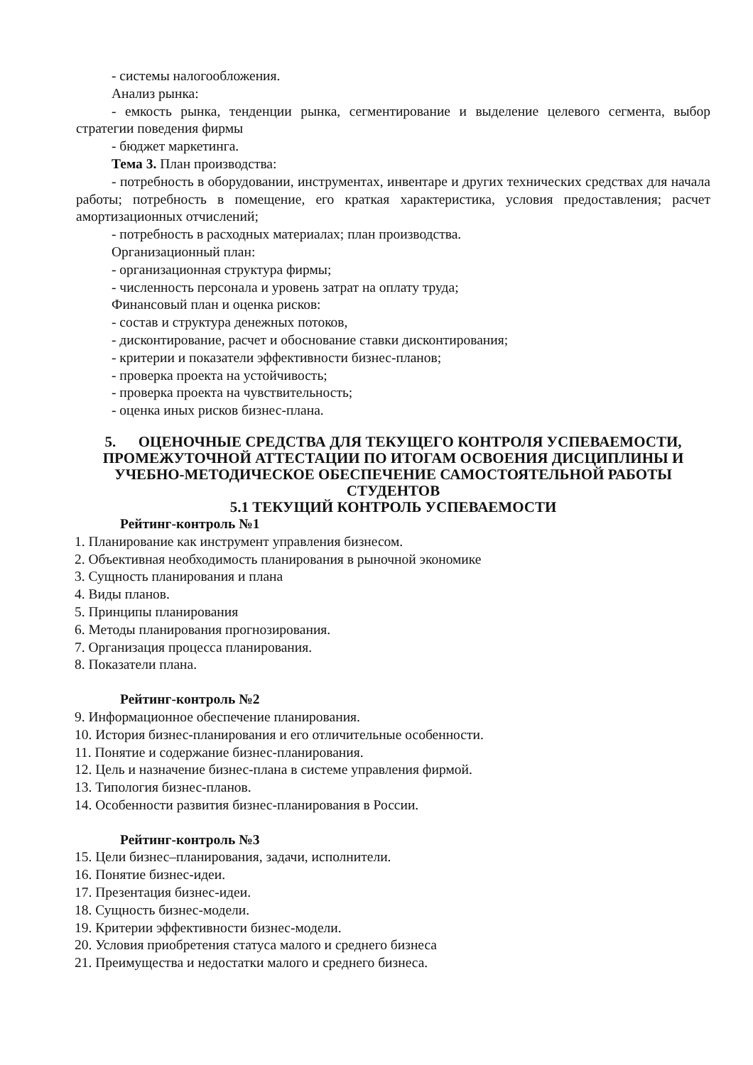- системы налогообложения.
Анализ рынка:
- емкость рынка, тенденции рынка, сегментирование и выделение целевого сегмента, выбор стратегии поведения фирмы
- бюджет маркетинга.
Тема 3. План производства:
- потребность в оборудовании, инструментах, инвентаре и других технических средствах для начала работы; потребность в помещение, его краткая характеристика, условия предоставления; расчет амортизационных отчислений;
- потребность в расходных материалах; план производства.
Организационный план:
- организационная структура фирмы;
- численность персонала и уровень затрат на оплату труда;
Финансовый план и оценка рисков:
- состав и структура денежных потоков,
- дисконтирование, расчет и обоснование ставки дисконтирования;
- критерии и показатели эффективности бизнес-планов;
- проверка проекта на устойчивость;
- проверка проекта на чувствительность;
- оценка иных рисков бизнес-плана.
5. ОЦЕНОЧНЫЕ СРЕДСТВА ДЛЯ ТЕКУЩЕГО КОНТРОЛЯ УСПЕВАЕМОСТИ, ПРОМЕЖУТОЧНОЙ АТТЕСТАЦИИ ПО ИТОГАМ ОСВОЕНИЯ ДИСЦИПЛИНЫ И УЧЕБНО-МЕТОДИЧЕСКОЕ ОБЕСПЕЧЕНИЕ САМОСТОЯТЕЛЬНОЙ РАБОТЫ СТУДЕНТОВ
5.1 ТЕКУЩИЙ КОНТРОЛЬ УСПЕВАЕМОСТИ
Рейтинг-контроль №1
1. Планирование как инструмент управления бизнесом.
2. Объективная необходимость планирования в рыночной экономике
3. Сущность планирования и плана
4. Виды планов.
5. Принципы планирования
6. Методы планирования прогнозирования.
7. Организация процесса планирования.
8. Показатели плана.
Рейтинг-контроль №2
9. Информационное обеспечение планирования.
10. История бизнес-планирования и его отличительные особенности.
11. Понятие и содержание бизнес-планирования.
12. Цель и назначение бизнес-плана в системе управления фирмой.
13. Типология бизнес-планов.
14. Особенности развития бизнес-планирования в России.
Рейтинг-контроль №3
15. Цели бизнес–планирования, задачи, исполнители.
16. Понятие бизнес-идеи.
17. Презентация бизнес-идеи.
18. Сущность бизнес-модели.
19. Критерии эффективности бизнес-модели.
20. Условия приобретения статуса малого и среднего бизнеса
21. Преимущества и недостатки малого и среднего бизнеса.